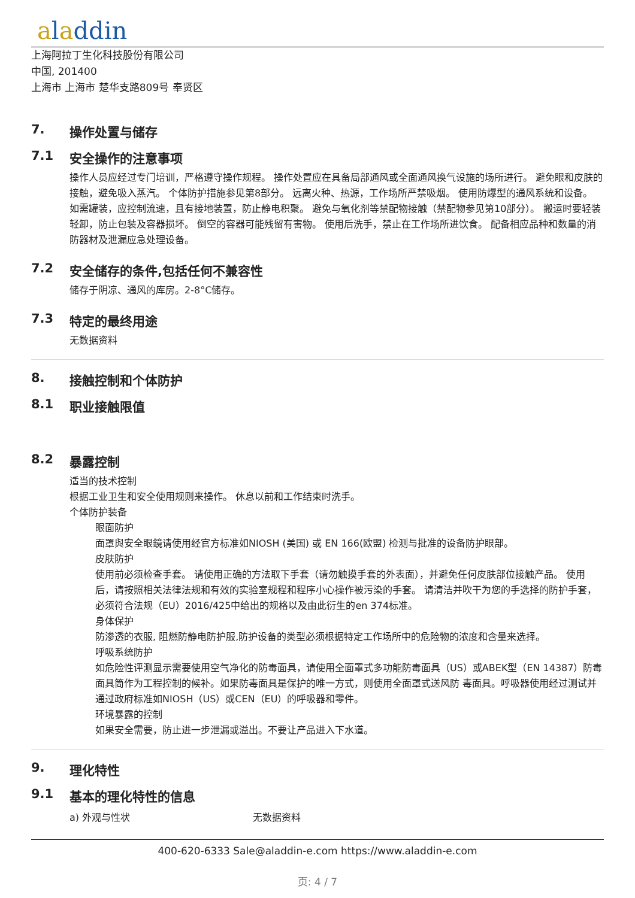aladdin
上海阿拉丁生化科技股份有限公司
中国, 201400
上海市 上海市 楚华支路809号 奉贤区
7. 操作处置与储存
7.1 安全操作的注意事项
操作人员应经过专门培训，严格遵守操作规程。 操作处置应在具备局部通风或全面通风换气设施的场所进行。 避免眼和皮肤的接触，避免吸入蒸汽。 个体防护措施参见第8部分。 远离火种、热源，工作场所严禁吸烟。 使用防爆型的通风系统和设备。 如需罐装，应控制流速，且有接地装置，防止静电积聚。 避免与氧化剂等禁配物接触（禁配物参见第10部分）。 搬运时要轻装轻卸，防止包装及容器损坏。 倒空的容器可能残留有害物。 使用后洗手，禁止在工作场所进饮食。 配备相应品种和数量的消防器材及泄漏应急处理设备。
7.2 安全储存的条件,包括任何不兼容性
储存于阴凉、通风的库房。2-8°C储存。
7.3 特定的最终用途
无数据资料
8. 接触控制和个体防护
8.1 职业接触限值
8.2 暴露控制
适当的技术控制
根据工业卫生和安全使用规则来操作。 休息以前和工作结束时洗手。
个体防护装备
眼面防护
面罩與安全眼鏡请使用经官方标准如NIOSH (美国) 或 EN 166(欧盟) 检测与批准的设备防护眼部。
皮肤防护
使用前必须检查手套。 请使用正确的方法取下手套（请勿触摸手套的外表面），并避免任何皮肤部位接触产品。 使用后，请按照相关法律法规和有效的实验室规程和程序小心操作被污染的手套。 请清洁并吹干为您的手选择的防护手套，必须符合法规（EU）2016/425中给出的规格以及由此衍生的en 374标准。
身体保护
防渗透的衣服, 阻燃防静电防护服,防护设备的类型必须根据特定工作场所中的危险物的浓度和含量来选择。
呼吸系统防护
如危险性评测显示需要使用空气净化的防毒面具，请使用全面罩式多功能防毒面具（US）或ABEK型（EN 14387）防毒面具筒作为工程控制的候补。如果防毒面具是保护的唯一方式，则使用全面罩式送风防 毒面具。呼吸器使用经过测试并通过政府标准如NIOSH（US）或CEN（EU）的呼吸器和零件。
环境暴露的控制
如果安全需要，防止进一步泄漏或溢出。不要让产品进入下水道。
9. 理化特性
9.1 基本的理化特性的信息
a) 外观与性状 无数据资料
400-620-6333 Sale@aladdin-e.com https://www.aladdin-e.com
页: 4 / 7